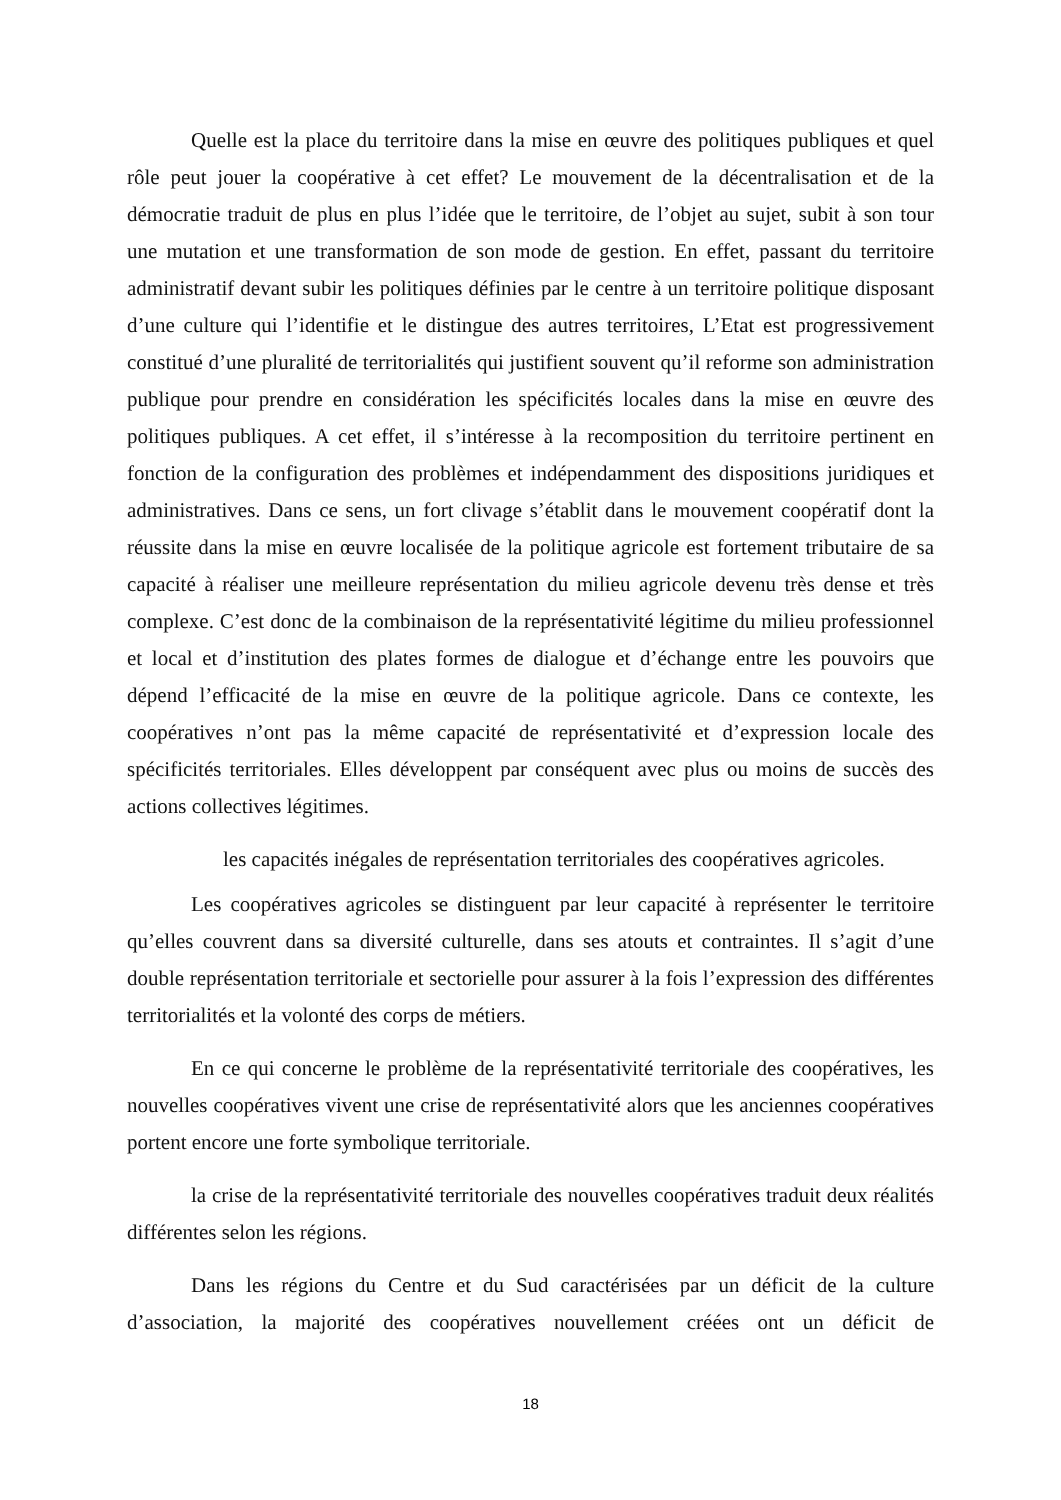Quelle est la place du territoire dans la mise en œuvre des politiques publiques et quel rôle peut jouer la coopérative à cet effet? Le mouvement de la décentralisation et de la démocratie traduit de plus en plus l’idée que le territoire, de l’objet au sujet, subit à son tour une mutation et une transformation de son mode de gestion. En effet, passant du territoire administratif devant subir les politiques définies par le centre à un territoire politique disposant d’une culture qui l’identifie et le distingue des autres territoires, L’Etat est progressivement constitué d’une pluralité de territorialités qui justifient souvent qu’il reforme son administration publique pour prendre en considération les spécificités locales dans la mise en œuvre des politiques publiques. A cet effet, il s’intéresse à la recomposition du territoire pertinent en fonction de la configuration des problèmes et indépendamment des dispositions juridiques et administratives. Dans ce sens, un fort clivage s’établit dans le mouvement coopératif dont la réussite dans la mise en œuvre localisée de la politique agricole est fortement tributaire de sa capacité à réaliser une meilleure représentation du milieu agricole devenu très dense et très complexe. C’est donc de la combinaison de la représentativité légitime du milieu professionnel et local et d’institution des plates formes de dialogue et d’échange entre les pouvoirs que dépend l’efficacité de la mise en œuvre de la politique agricole. Dans ce contexte, les coopératives n’ont pas la même capacité de représentativité et d’expression locale des spécificités territoriales. Elles développent par conséquent avec plus ou moins de succès des actions collectives légitimes.
les capacités inégales de représentation territoriales des coopératives agricoles.
Les coopératives agricoles se distinguent par leur capacité à représenter le territoire qu’elles couvrent dans sa diversité culturelle, dans ses atouts et contraintes. Il s’agit d’une double représentation territoriale et sectorielle pour assurer à la fois l’expression des différentes territorialités et la volonté des corps de métiers.
En ce qui concerne le problème de la représentativité territoriale des coopératives, les nouvelles coopératives vivent une crise de représentativité alors que les anciennes coopératives portent encore une forte symbolique territoriale.
la crise de la représentativité territoriale des nouvelles coopératives traduit deux réalités différentes selon les régions.
Dans les régions du Centre et du Sud caractérisées par un déficit de la culture d’association, la majorité des coopératives nouvellement créées ont un déficit de
18